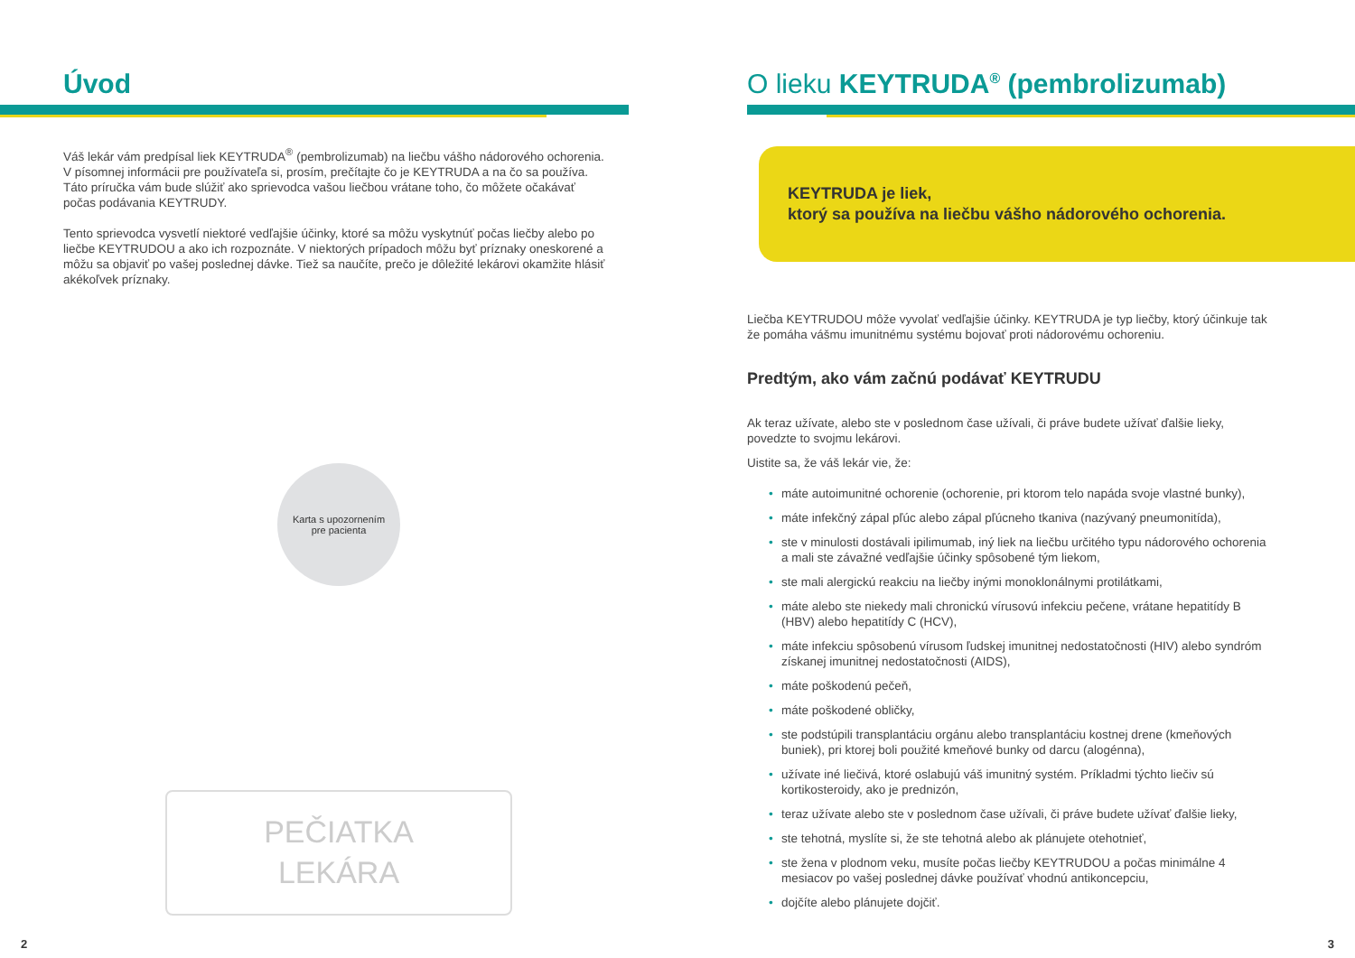Úvod
Váš lekár vám predpísal liek KEYTRUDA<sup>®</sup> (pembrolizumab) na liečbu vášho nádorového ochorenia. V písomnej informácii pre používateľa si, prosím, prečítajte čo je KEYTRUDA a na čo sa používa. Táto príručka vám bude slúžiť ako sprievodca vašou liečbou vrátane toho, čo môžete očakávať počas podávania KEYTRUDY.
Tento sprievodca vysvetlí niektoré vedľajšie účinky, ktoré sa môžu vyskytnúť počas liečby alebo po liečbe KEYTRUDOU a ako ich rozpoznáte. V niektorých prípadoch môžu byť príznaky oneskorené a môžu sa objaviť po vašej poslednej dávke. Tiež sa naučíte, prečo je dôležité lekárovi okamžite hlásiť akékoľvek príznaky.
Karta s upozornením
pre pacienta
PEČIATKA
LEKÁRA
2
O lieku KEYTRUDA<sup>®</sup> (pembrolizumab)
KEYTRUDA je liek,
ktorý sa používa na liečbu vášho nádorového ochorenia.
Liečba KEYTRUDOU môže vyvolať vedľajšie účinky. KEYTRUDA je typ liečby, ktorý účinkuje tak že pomáha vášmu imunitnému systému bojovať proti nádorovému ochoreniu.
Predtým, ako vám začnú podávať KEYTRUDU
Ak teraz užívate, alebo ste v poslednom čase užívali, či práve budete užívať ďalšie lieky, povedzte to svojmu lekárovi.
Uistite sa, že váš lekár vie, že:
• máte autoimunitné ochorenie (ochorenie, pri ktorom telo napáda svoje vlastné bunky),
• máte infekčný zápal pľúc alebo zápal pľúcneho tkaniva (nazývaný pneumonitída),
• ste v minulosti dostávali ipilimumab, iný liek na liečbu určitého typu nádorového ochorenia a mali ste závažné vedľajšie účinky spôsobené tým liekom,
• ste mali alergickú reakciu na liečby inými monoklonálnymi protilátkami,
• máte alebo ste niekedy mali chronickú vírusovú infekciu pečene, vrátane hepatitídy B (HBV) alebo hepatitídy C (HCV),
• máte infekciu spôsobenú vírusom ľudskej imunitnej nedostatočnosti (HIV) alebo syndróm získanej imunitnej nedostatočnosti (AIDS),
• máte poškodenú pečeň,
• máte poškodené obličky,
• ste podstúpili transplantáciu orgánu alebo transplantáciu kostnej drene (kmeňových buniek), pri ktorej boli použité kmeňové bunky od darcu (alogénna),
• užívate iné liečivá, ktoré oslabujú váš imunitný systém. Príkladmi týchto liečiv sú kortikosteroidy, ako je prednizón,
• teraz užívate alebo ste v poslednom čase užívali, či práve budete užívať ďalšie lieky,
• ste tehotná, myslíte si, že ste tehotná alebo ak plánujete otehotnieť,
• ste žena v plodnom veku, musíte počas liečby KEYTRUDOU a počas minimálne 4 mesiacov po vašej poslednej dávke používať vhodnú antikoncepciu,
• dojčíte alebo plánujete dojčiť.
3